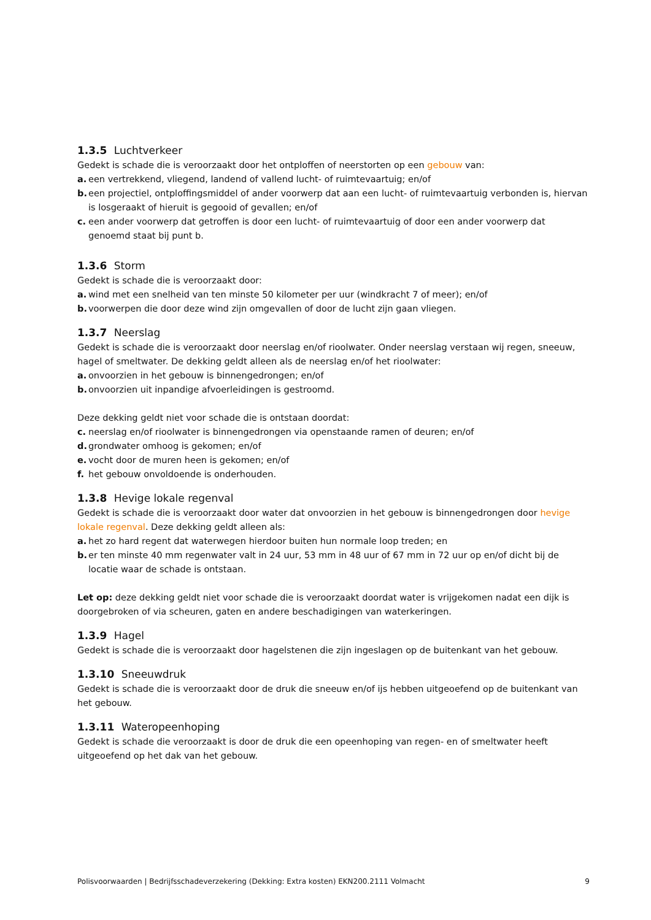1.3.5 Luchtverkeer
Gedekt is schade die is veroorzaakt door het ontploffen of neerstorten op een gebouw van:
a. een vertrekkend, vliegend, landend of vallend lucht- of ruimtevaartuig; en/of
b. een projectiel, ontploffingsmiddel of ander voorwerp dat aan een lucht- of ruimtevaartuig verbonden is, hiervan is losgeraakt of hieruit is gegooid of gevallen; en/of
c. een ander voorwerp dat getroffen is door een lucht- of ruimtevaartuig of door een ander voorwerp dat genoemd staat bij punt b.
1.3.6 Storm
Gedekt is schade die is veroorzaakt door:
a. wind met een snelheid van ten minste 50 kilometer per uur (windkracht 7 of meer); en/of
b. voorwerpen die door deze wind zijn omgevallen of door de lucht zijn gaan vliegen.
1.3.7 Neerslag
Gedekt is schade die is veroorzaakt door neerslag en/of rioolwater. Onder neerslag verstaan wij regen, sneeuw, hagel of smeltwater. De dekking geldt alleen als de neerslag en/of het rioolwater:
a. onvoorzien in het gebouw is binnengedrongen; en/of
b. onvoorzien uit inpandige afvoerleidingen is gestroomd.
Deze dekking geldt niet voor schade die is ontstaan doordat:
c. neerslag en/of rioolwater is binnengedrongen via openstaande ramen of deuren; en/of
d. grondwater omhoog is gekomen; en/of
e. vocht door de muren heen is gekomen; en/of
f. het gebouw onvoldoende is onderhouden.
1.3.8 Hevige lokale regenval
Gedekt is schade die is veroorzaakt door water dat onvoorzien in het gebouw is binnengedrongen door hevige lokale regenval. Deze dekking geldt alleen als:
a. het zo hard regent dat waterwegen hierdoor buiten hun normale loop treden; en
b. er ten minste 40 mm regenwater valt in 24 uur, 53 mm in 48 uur of 67 mm in 72 uur op en/of dicht bij de locatie waar de schade is ontstaan.
Let op: deze dekking geldt niet voor schade die is veroorzaakt doordat water is vrijgekomen nadat een dijk is doorgebroken of via scheuren, gaten en andere beschadigingen van waterkeringen.
1.3.9 Hagel
Gedekt is schade die is veroorzaakt door hagelstenen die zijn ingeslagen op de buitenkant van het gebouw.
1.3.10 Sneeuwdruk
Gedekt is schade die is veroorzaakt door de druk die sneeuw en/of ijs hebben uitgeoefend op de buitenkant van het gebouw.
1.3.11 Wateropeenhoping
Gedekt is schade die veroorzaakt is door de druk die een opeenhoping van regen- en of smeltwater heeft uitgeoefend op het dak van het gebouw.
Polisvoorwaarden | Bedrijfsschadeverzekering (Dekking: Extra kosten) EKN200.2111 Volmacht 9